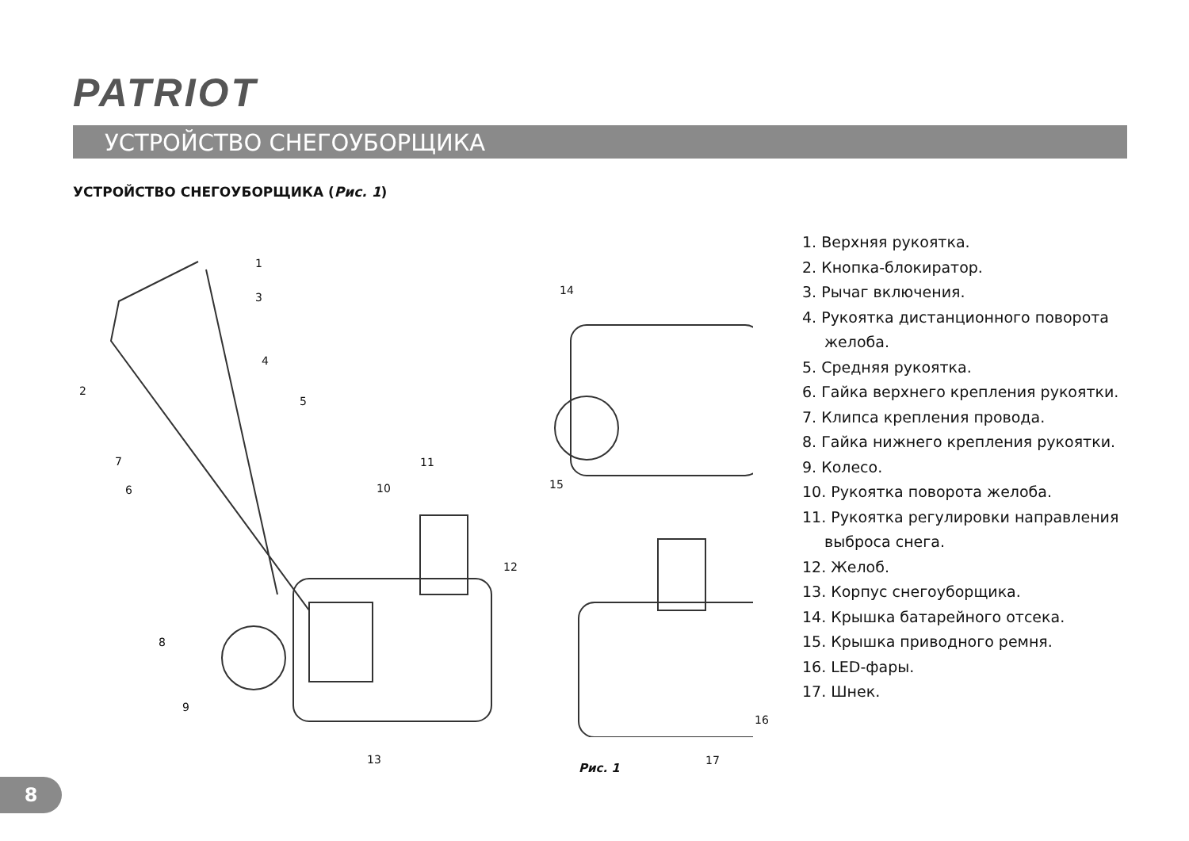PATRIOT
УСТРОЙСТВО СНЕГОУБОРЩИКА
УСТРОЙСТВО СНЕГОУБОРЩИКА (Рис. 1)
1
2
3
4
5
6
7
8
9
10
11
12
13
14
15
16
17
1. Верхняя рукоятка.
2. Кнопка-блокиратор.
3. Рычаг включения.
4. Рукоятка дистанционного поворота желоба.
5. Средняя рукоятка.
6. Гайка верхнего крепления рукоятки.
7. Клипса крепления провода.
8. Гайка нижнего крепления рукоятки.
9. Колесо.
10. Рукоятка поворота желоба.
11. Рукоятка регулировки направления выброса снега.
12. Желоб.
13. Корпус снегоуборщика.
14. Крышка батарейного отсека.
15. Крышка приводного ремня.
16. LED-фары.
17. Шнек.
Рис. 1
8